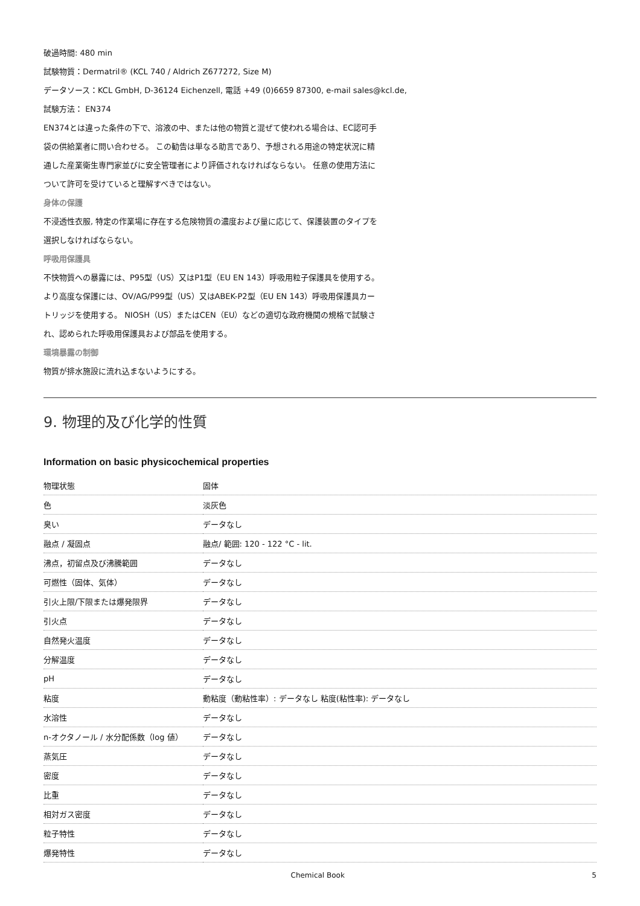破過時間: 480 min
試験物質：Dermatril® (KCL 740 / Aldrich Z677272, Size M)
データソース：KCL GmbH, D-36124 Eichenzell, 電話 +49 (0)6659 87300, e-mail sales@kcl.de,
試験方法： EN374
EN374とは違った条件の下で、溶液の中、または他の物質と混ぜて使われる場合は、EC認可手
袋の供給業者に問い合わせる。 この勧告は単なる助言であり、予想される用途の特定状況に精
通した産業衛生専門家並びに安全管理者により評価されなければならない。 任意の使用方法に
ついて許可を受けていると理解すべきではない。
身体の保護
不浸透性衣服, 特定の作業場に存在する危険物質の濃度および量に応じて、保護装置のタイプを
選択しなければならない。
呼吸用保護具
不快物質への暴露には、P95型（US）又はP1型（EU EN 143）呼吸用粒子保護具を使用する。
より高度な保護には、OV/AG/P99型（US）又はABEK-P2型（EU EN 143）呼吸用保護具カー
トリッジを使用する。 NIOSH（US）またはCEN（EU）などの適切な政府機関の規格で試験さ
れ、認められた呼吸用保護具および部品を使用する。
環境暴露の制御
物質が排水施設に流れ込まないようにする。
9. 物理的及び化学的性質
Information on basic physicochemical properties
| 物理状態 | 固体 |
| 色 | 淡灰色 |
| 臭い | データなし |
| 融点 / 凝固点 | 融点/ 範囲: 120 - 122 °C - lit. |
| 沸点，初留点及び沸騰範囲 | データなし |
| 可燃性（固体、気体） | データなし |
| 引火上限/下限または爆発限界 | データなし |
| 引火点 | データなし |
| 自然発火温度 | データなし |
| 分解温度 | データなし |
| pH | データなし |
| 粘度 | 動粘度（動粘性率）: データなし 粘度(粘性率): データなし |
| 水溶性 | データなし |
| n-オクタノール / 水分配係数（log 値） | データなし |
| 蒸気圧 | データなし |
| 密度 | データなし |
| 比重 | データなし |
| 相対ガス密度 | データなし |
| 粒子特性 | データなし |
| 爆発特性 | データなし |
Chemical Book 5